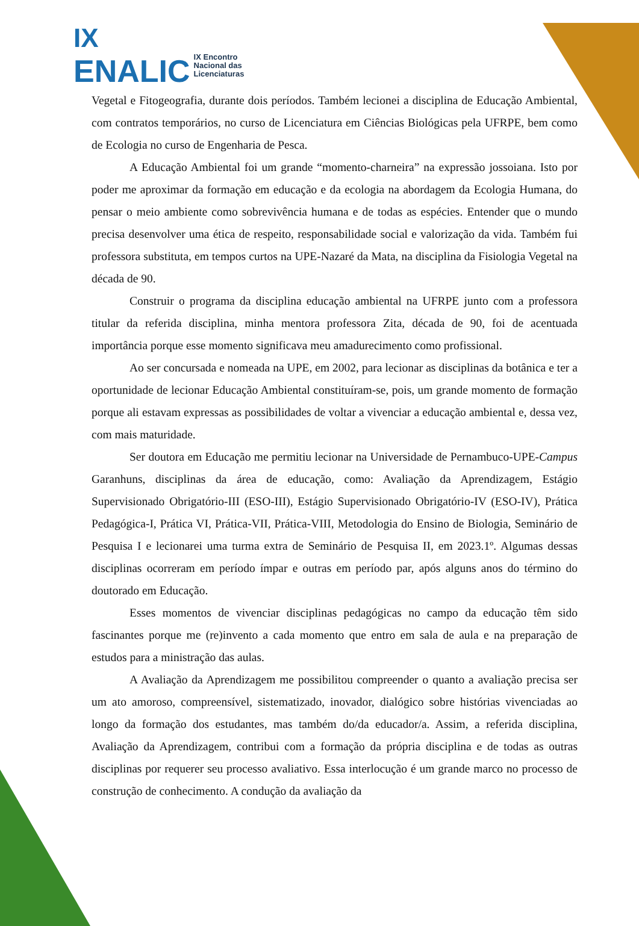IX
ENALIC IX Encontro
Nacional das
Licenciaturas
Vegetal e Fitogeografia, durante dois períodos. Também lecionei a disciplina de Educação Ambiental, com contratos temporários, no curso de Licenciatura em Ciências Biológicas pela UFRPE, bem como de Ecologia no curso de Engenharia de Pesca.
A Educação Ambiental foi um grande “momento-charneira” na expressão jossoiana. Isto por poder me aproximar da formação em educação e da ecologia na abordagem da Ecologia Humana, do pensar o meio ambiente como sobrevivência humana e de todas as espécies. Entender que o mundo precisa desenvolver uma ética de respeito, responsabilidade social e valorização da vida. Também fui professora substituta, em tempos curtos na UPE-Nazaré da Mata, na disciplina da Fisiologia Vegetal na década de 90.
Construir o programa da disciplina educação ambiental na UFRPE junto com a professora titular da referida disciplina, minha mentora professora Zita, década de 90, foi de acentuada importância porque esse momento significava meu amadurecimento como profissional.
Ao ser concursada e nomeada na UPE, em 2002, para lecionar as disciplinas da botânica e ter a oportunidade de lecionar Educação Ambiental constituíram-se, pois, um grande momento de formação porque ali estavam expressas as possibilidades de voltar a vivenciar a educação ambiental e, dessa vez, com mais maturidade.
Ser doutora em Educação me permitiu lecionar na Universidade de Pernambuco-UPE-Campus Garanhuns, disciplinas da área de educação, como: Avaliação da Aprendizagem, Estágio Supervisionado Obrigatório-III (ESO-III), Estágio Supervisionado Obrigatório-IV (ESO-IV), Prática Pedagógica-I, Prática VI, Prática-VII, Prática-VIII, Metodologia do Ensino de Biologia, Seminário de Pesquisa I e lecionarei uma turma extra de Seminário de Pesquisa II, em 2023.1º. Algumas dessas disciplinas ocorreram em período ímpar e outras em período par, após alguns anos do término do doutorado em Educação.
Esses momentos de vivenciar disciplinas pedagógicas no campo da educação têm sido fascinantes porque me (re)invento a cada momento que entro em sala de aula e na preparação de estudos para a ministração das aulas.
A Avaliação da Aprendizagem me possibilitou compreender o quanto a avaliação precisa ser um ato amoroso, compreensível, sistematizado, inovador, dialógico sobre histórias vivenciadas ao longo da formação dos estudantes, mas também do/da educador/a. Assim, a referida disciplina, Avaliação da Aprendizagem, contribui com a formação da própria disciplina e de todas as outras disciplinas por requerer seu processo avaliativo. Essa interlocução é um grande marco no processo de construção de conhecimento. A condução da avaliação da